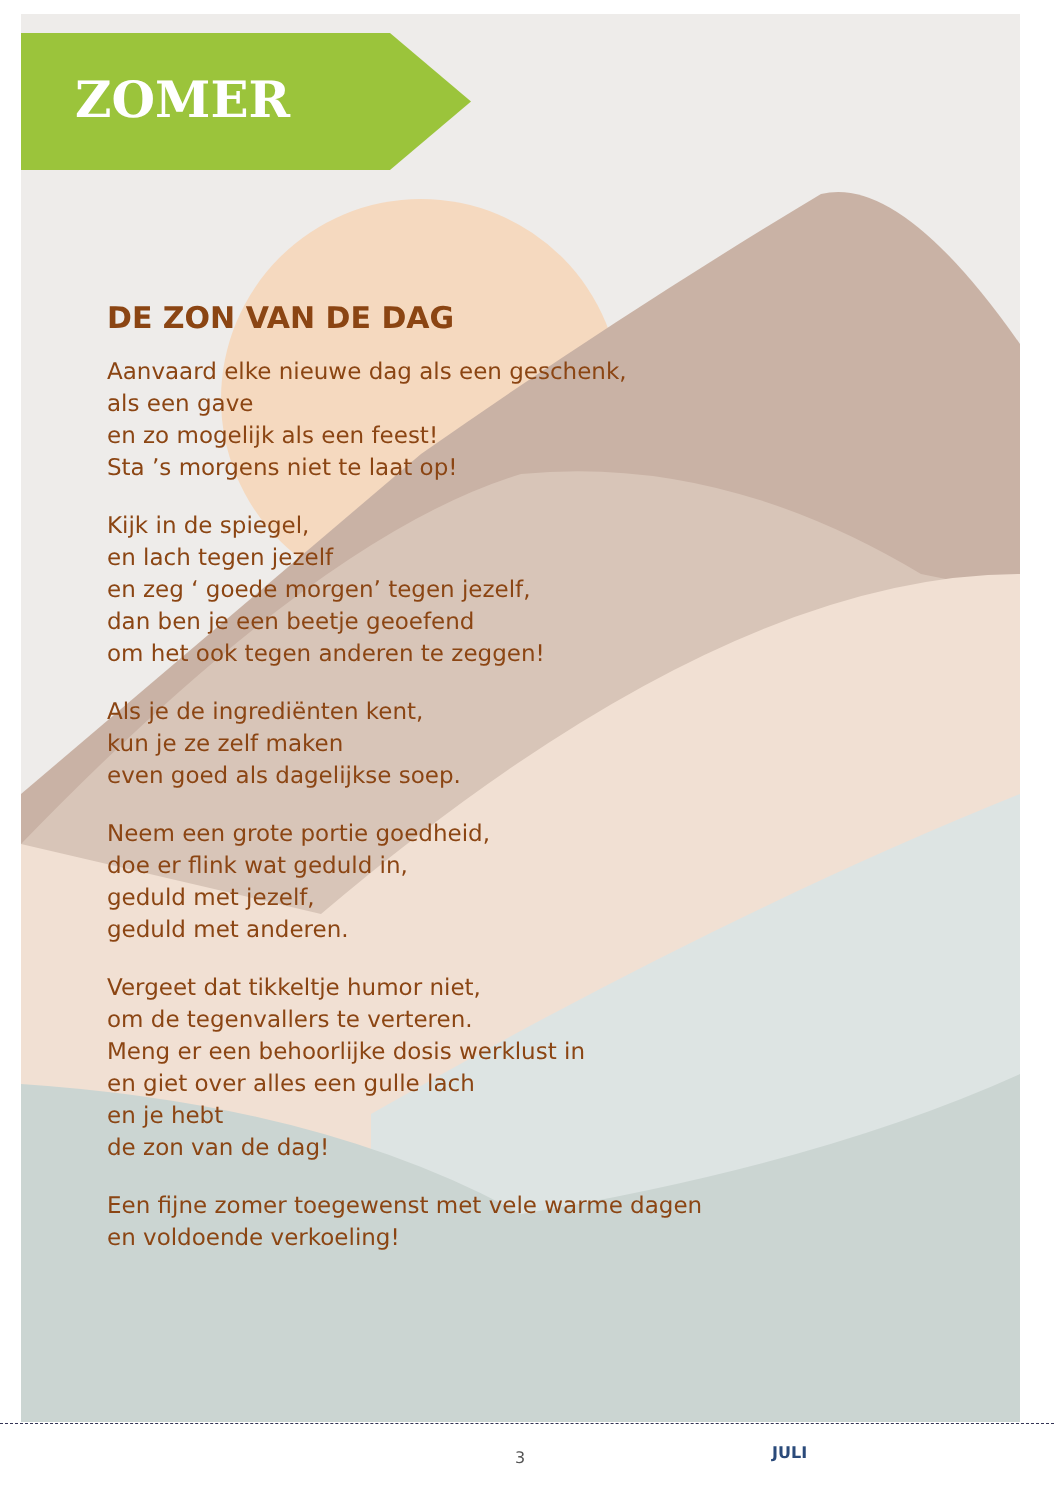ZOMER
DE ZON VAN DE DAG
Aanvaard elke nieuwe dag als een geschenk,
als een gave
en zo mogelijk als een feest!
Sta ’s morgens niet te laat op!
Kijk in de spiegel,
en lach tegen jezelf
en zeg ‘ goede morgen’ tegen jezelf,
dan ben je een beetje geoefend
om het ook tegen anderen te zeggen!
Als je de ingrediënten kent,
kun je ze zelf maken
even goed als dagelijkse soep.
Neem een grote portie goedheid,
doe er flink wat geduld in,
geduld met jezelf,
geduld met anderen.
Vergeet dat tikkeltje humor niet,
om de tegenvallers te verteren.
Meng er een behoorlijke dosis werklust in
en giet over alles een gulle lach
en je hebt
de zon van de dag!
Een fijne zomer toegewenst met vele warme dagen
en voldoende verkoeling!
3 JULI